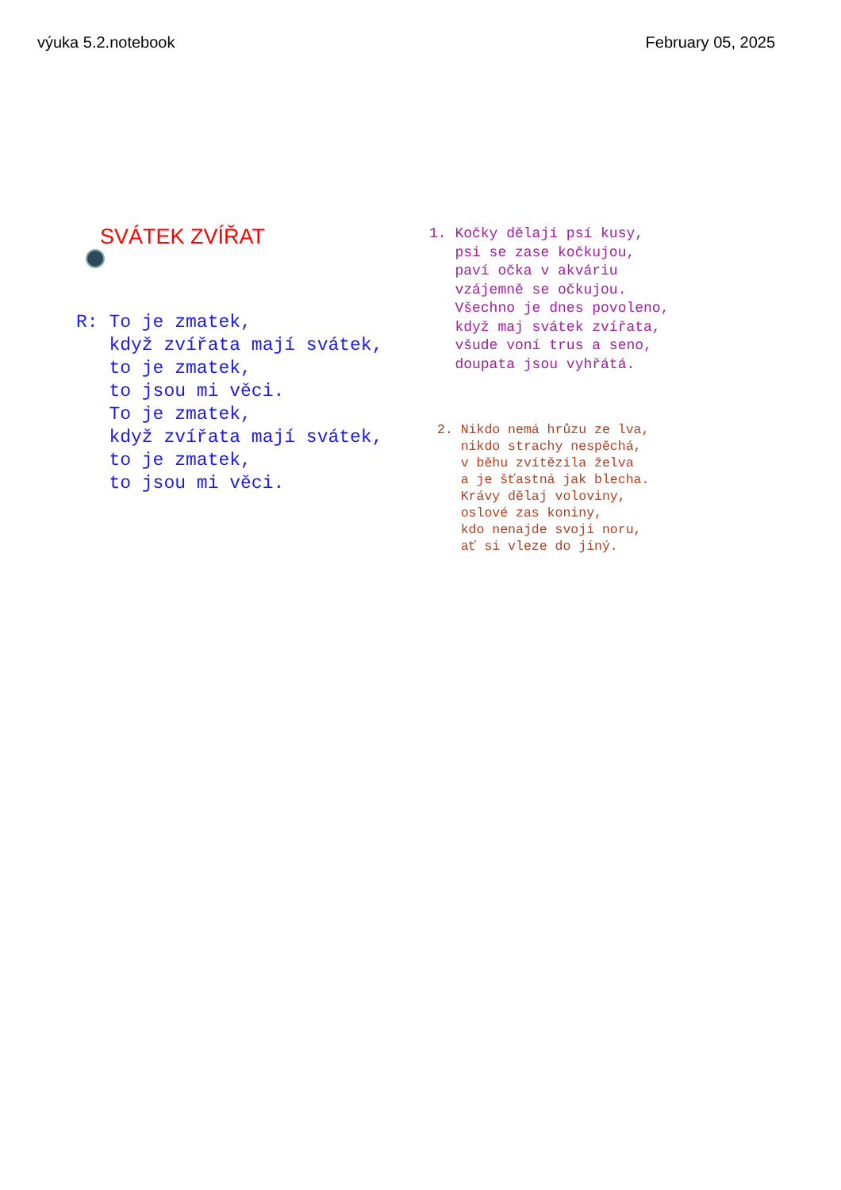výuka 5.2.notebook February 05, 2025
SVÁTEK ZVÍŘAT
R: To je zmatek, když zvířata mají svátek, to je zmatek, to jsou mi věci. To je zmatek, když zvířata mají svátek, to je zmatek, to jsou mi věci.
1. Kočky dělají psí kusy, psi se zase kočkujou, paví očka v akváriu vzájemně se očkujou. Všechno je dnes povoleno, když maj svátek zvířata, všude voní trus a seno, doupata jsou vyhřátá.
2. Nikdo nemá hrůzu ze lva, nikdo strachy nespěchá, v běhu zvítězila želva a je šťastná jak blecha. Krávy dělaj voloviny, oslové zas koniny, kdo nenajde svoji noru, ať si vleze do jiný.